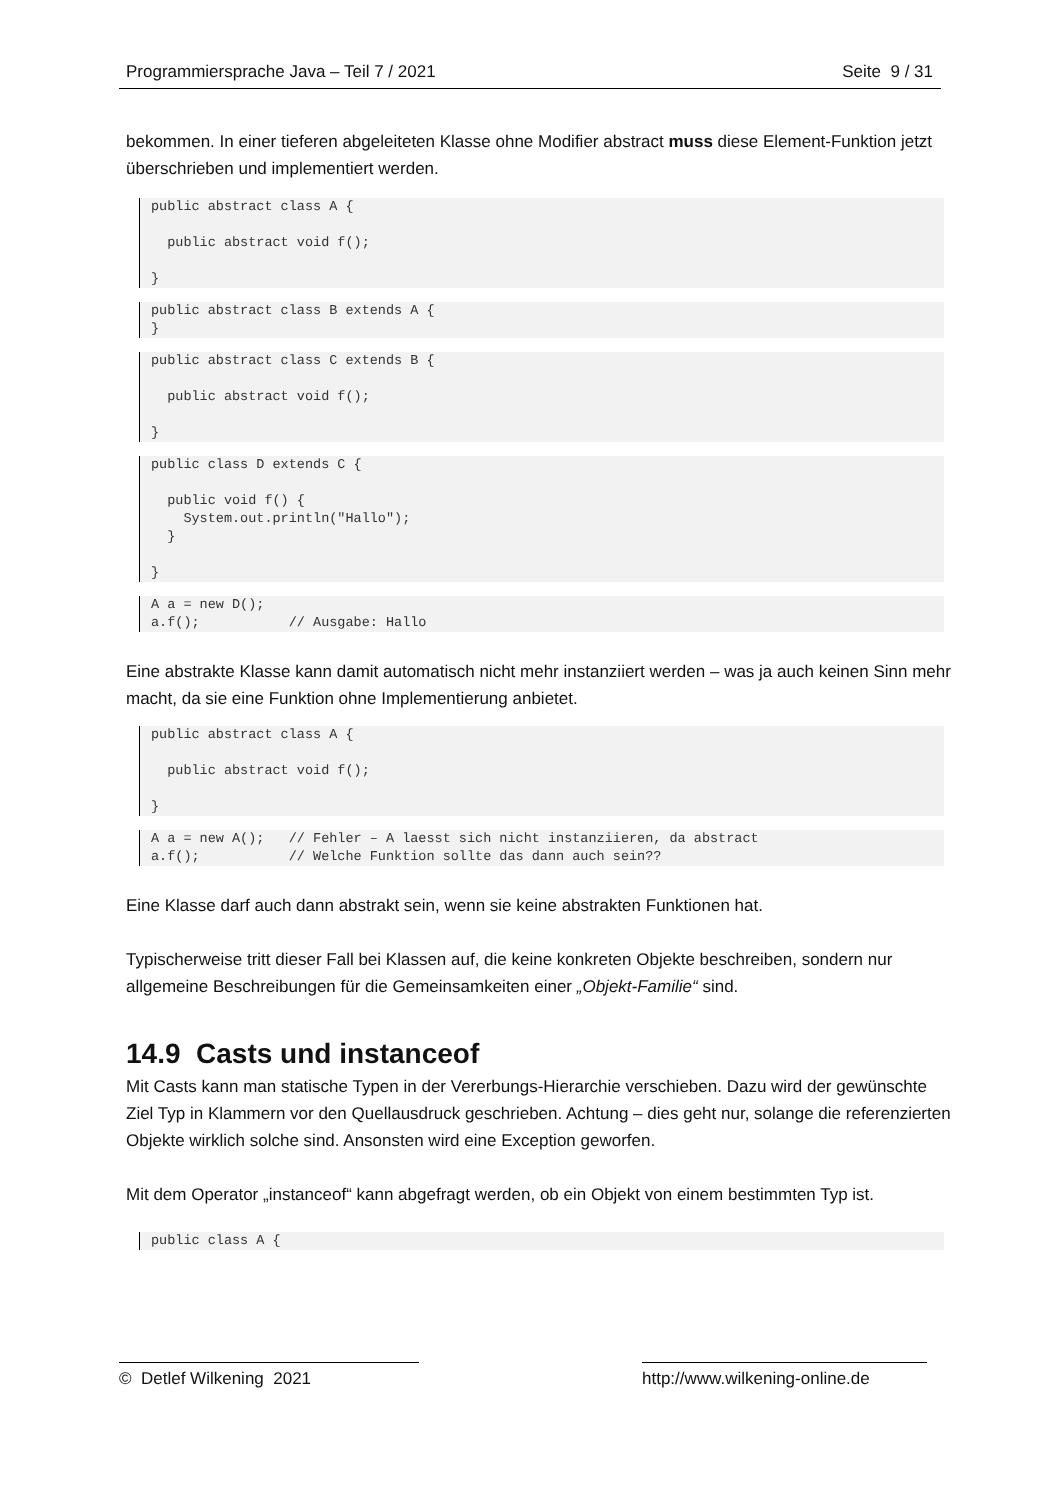Programmiersprache Java – Teil 7 / 2021 Seite 9 / 31
bekommen. In einer tieferen abgeleiteten Klasse ohne Modifier abstract muss diese Element-Funktion jetzt überschrieben und implementiert werden.
public abstract class A {

  public abstract void f();

}
public abstract class B extends A {
}
public abstract class C extends B {

  public abstract void f();

}
public class D extends C {

  public void f() {
    System.out.println("Hallo");
  }

}
A a = new D();
a.f();           // Ausgabe: Hallo
Eine abstrakte Klasse kann damit automatisch nicht mehr instanziiert werden – was ja auch keinen Sinn mehr macht, da sie eine Funktion ohne Implementierung anbietet.
public abstract class A {

  public abstract void f();

}
A a = new A();   // Fehler – A laesst sich nicht instanziieren, da abstract
a.f();           // Welche Funktion sollte das dann auch sein??
Eine Klasse darf auch dann abstrakt sein, wenn sie keine abstrakten Funktionen hat.
Typischerweise tritt dieser Fall bei Klassen auf, die keine konkreten Objekte beschreiben, sondern nur allgemeine Beschreibungen für die Gemeinsamkeiten einer „Objekt-Familie“ sind.
14.9 Casts und instanceof
Mit Casts kann man statische Typen in der Vererbungs-Hierarchie verschieben. Dazu wird der gewünschte Ziel Typ in Klammern vor den Quellausdruck geschrieben. Achtung – dies geht nur, solange die referenzierten Objekte wirklich solche sind. Ansonsten wird eine Exception geworfen.
Mit dem Operator „instanceof“ kann abgefragt werden, ob ein Objekt von einem bestimmten Typ ist.
public class A {
© Detlef Wilkening 2021 http://www.wilkening-online.de